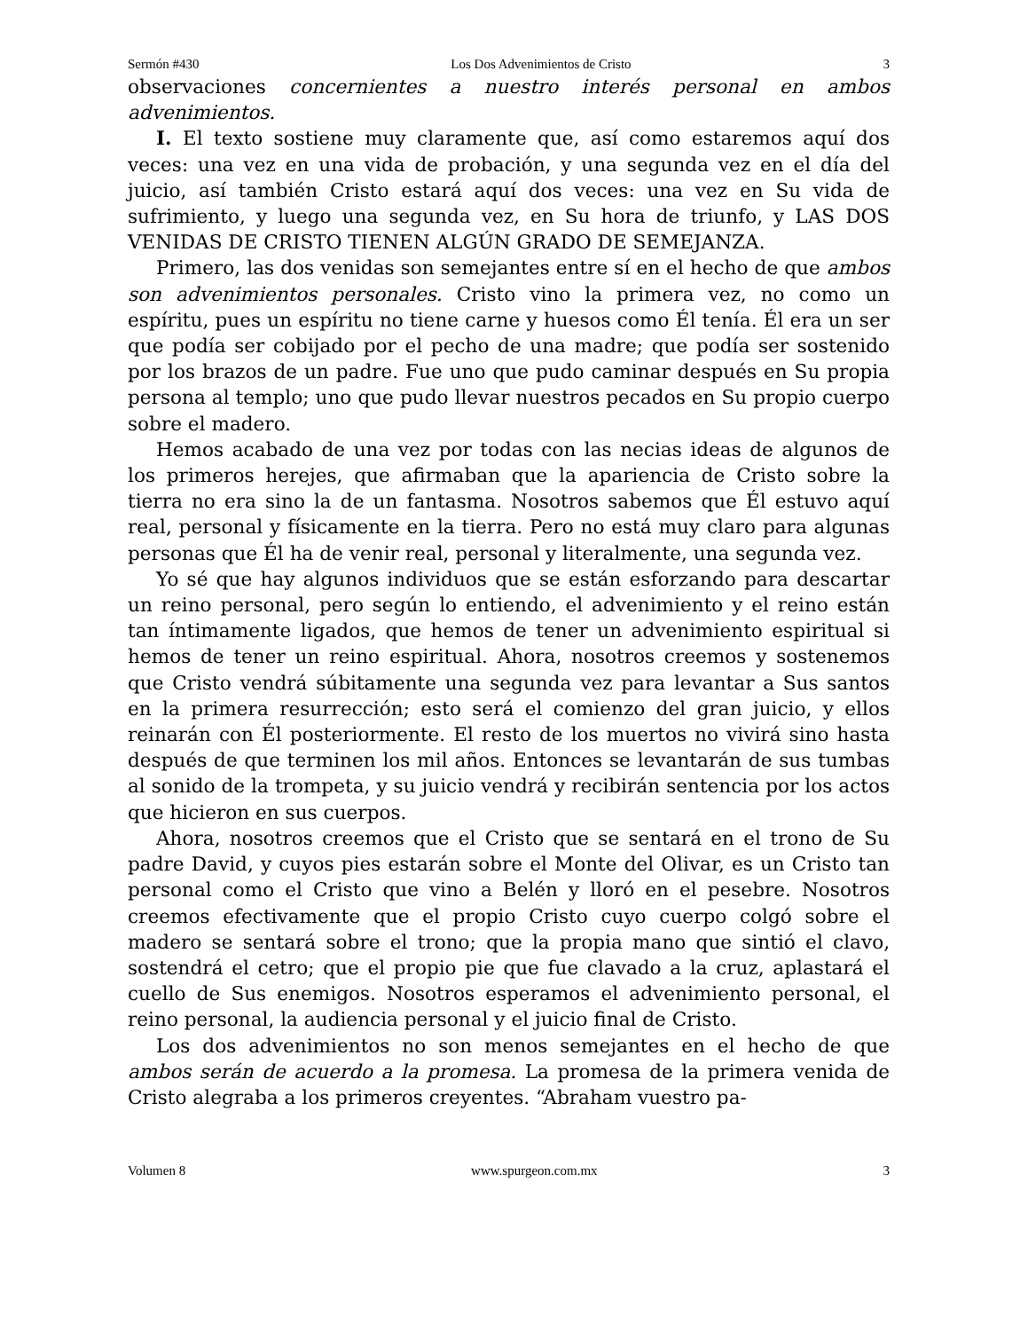Sermón #430 Los Dos Advenimientos de Cristo 3
observaciones concernientes a nuestro interés personal en ambos advenimientos.
I. El texto sostiene muy claramente que, así como estaremos aquí dos veces: una vez en una vida de probación, y una segunda vez en el día del juicio, así también Cristo estará aquí dos veces: una vez en Su vida de sufrimiento, y luego una segunda vez, en Su hora de triunfo, y LAS DOS VENIDAS DE CRISTO TIENEN ALGÚN GRADO DE SEMEJANZA.
Primero, las dos venidas son semejantes entre sí en el hecho de que ambos son advenimientos personales. Cristo vino la primera vez, no como un espíritu, pues un espíritu no tiene carne y huesos como Él tenía. Él era un ser que podía ser cobijado por el pecho de una madre; que podía ser sostenido por los brazos de un padre. Fue uno que pudo caminar después en Su propia persona al templo; uno que pudo llevar nuestros pecados en Su propio cuerpo sobre el madero.
Hemos acabado de una vez por todas con las necias ideas de algunos de los primeros herejes, que afirmaban que la apariencia de Cristo sobre la tierra no era sino la de un fantasma. Nosotros sabemos que Él estuvo aquí real, personal y físicamente en la tierra. Pero no está muy claro para algunas personas que Él ha de venir real, personal y literalmente, una segunda vez.
Yo sé que hay algunos individuos que se están esforzando para descartar un reino personal, pero según lo entiendo, el advenimiento y el reino están tan íntimamente ligados, que hemos de tener un advenimiento espiritual si hemos de tener un reino espiritual. Ahora, nosotros creemos y sostenemos que Cristo vendrá súbitamente una segunda vez para levantar a Sus santos en la primera resurrección; esto será el comienzo del gran juicio, y ellos reinarán con Él posteriormente. El resto de los muertos no vivirá sino hasta después de que terminen los mil años. Entonces se levantarán de sus tumbas al sonido de la trompeta, y su juicio vendrá y recibirán sentencia por los actos que hicieron en sus cuerpos.
Ahora, nosotros creemos que el Cristo que se sentará en el trono de Su padre David, y cuyos pies estarán sobre el Monte del Olivar, es un Cristo tan personal como el Cristo que vino a Belén y lloró en el pesebre. Nosotros creemos efectivamente que el propio Cristo cuyo cuerpo colgó sobre el madero se sentará sobre el trono; que la propia mano que sintió el clavo, sostendrá el cetro; que el propio pie que fue clavado a la cruz, aplastará el cuello de Sus enemigos. Nosotros esperamos el advenimiento personal, el reino personal, la audiencia personal y el juicio final de Cristo.
Los dos advenimientos no son menos semejantes en el hecho de que ambos serán de acuerdo a la promesa. La promesa de la primera venida de Cristo alegraba a los primeros creyentes. “Abraham vuestro pa-
Volumen 8 www.spurgeon.com.mx 3